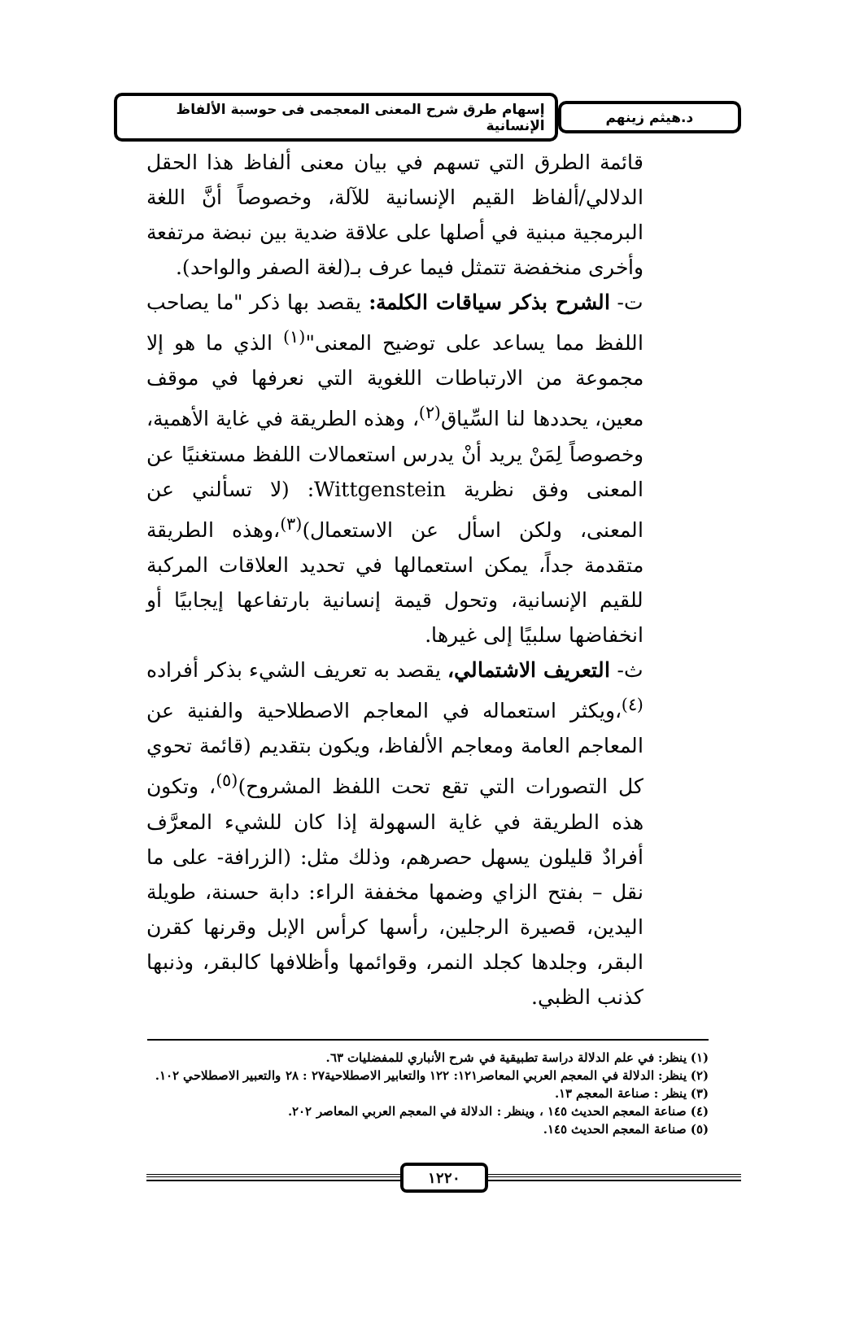د.هيثم زينهم
إسهام طرق شرح المعنى المعجمى فى حوسبة الألفاظ الإنسانية
قائمة الطرق التي تسهم في بيان معنى ألفاظ هذا الحقل الدلالي/ألفاظ القيم الإنسانية للآلة، وخصوصاً أنَّ اللغة البرمجية مبنية في أصلها على علاقة ضدية بين نبضة مرتفعة وأخرى منخفضة تتمثل فيما عرف بـ(لغة الصفر والواحد).
ت- الشرح بذكر سياقات الكلمة: يقصد بها ذكر "ما يصاحب اللفظ مما يساعد على توضيح المعنى"<sup>(١)</sup> الذي ما هو إلا مجموعة من الارتباطات اللغوية التي نعرفها في موقف معين، يحددها لنا السِّياق<sup>(٢)</sup>، وهذه الطريقة في غاية الأهمية، وخصوصاً لِمَنْ يريد أنْ يدرس استعمالات اللفظ مستغنيًا عن المعنى وفق نظرية Wittgenstein: (لا تسألني عن المعنى، ولكن اسأل عن الاستعمال)<sup>(٣)</sup>،وهذه الطريقة متقدمة جداً، يمكن استعمالها في تحديد العلاقات المركبة للقيم الإنسانية، وتحول قيمة إنسانية بارتفاعها إيجابيًا أو انخفاضها سلبيًا إلى غيرها.
ث- التعريف الاشتمالي، يقصد به تعريف الشيء بذكر أفراده <sup>(٤)</sup>،ويكثر استعماله في المعاجم الاصطلاحية والفنية عن المعاجم العامة ومعاجم الألفاظ، ويكون بتقديم (قائمة تحوي كل التصورات التي تقع تحت اللفظ المشروح)<sup>(٥)</sup>، وتكون هذه الطريقة في غاية السهولة إذا كان للشيء المعرَّف أفرادٌ قليلون يسهل حصرهم، وذلك مثل: (الزرافة- على ما نقل – بفتح الزاي وضمها مخففة الراء: دابة حسنة، طويلة اليدين، قصيرة الرجلين، رأسها كرأس الإبل وقرنها كقرن البقر، وجلدها كجلد النمر، وقوائمها وأظلافها كالبقر، وذنبها كذنب الظبي.
(١) ينظر: في علم الدلالة دراسة تطبيقية في شرح الأنباري للمفضليات ٦٣.
(٢) ينظر: الدلالة في المعجم العربي المعاصر١٢١: ١٢٢ والتعابير الاصطلاحية٢٧ : ٢٨ والتعبير الاصطلاحي ١٠٢.
(٣) ينظر : صناعة المعجم ١٣.
(٤) صناعة المعجم الحديث ١٤٥ ، وينظر : الدلالة في المعجم العربي المعاصر ٢٠٢.
(٥) صناعة المعجم الحديث ١٤٥.
١٢٢٠